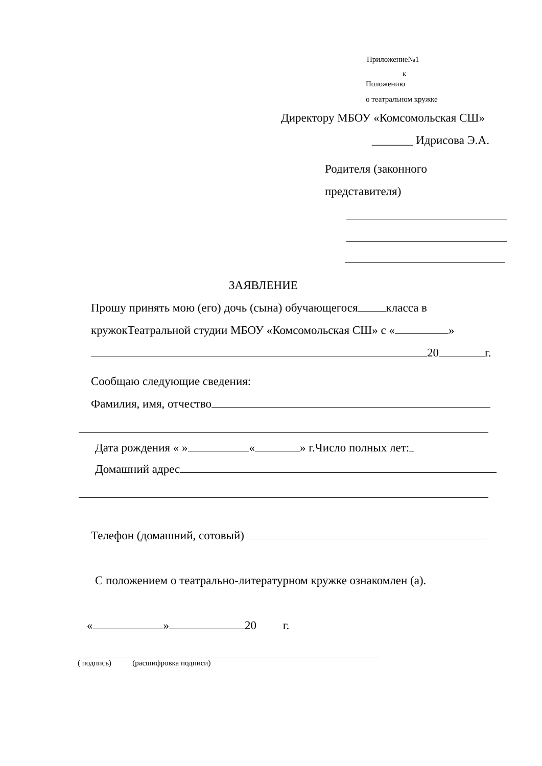Приложение№1
к
Положению
о театральном кружке
Директору МБОУ «Комсомольская СШ»
_______ Идрисова Э.А.
Родителя (законного
представителя)
ЗАЯВЛЕНИЕ
Прошу принять мою (его) дочь (сына) обучающегося класса в
кружокТеатральной студии МБОУ «Комсомольская СШ» с « »
20 г.
Сообщаю следующие сведения:
Фамилия, имя, отчество
Дата рождения « » « » г.Число полных лет:
Домашний адрес
Телефон (домашний, сотовый)
С положением о театрально-литературном кружке ознакомлен (а).
« » 20 г.
( подпись) (расшифровка подписи)